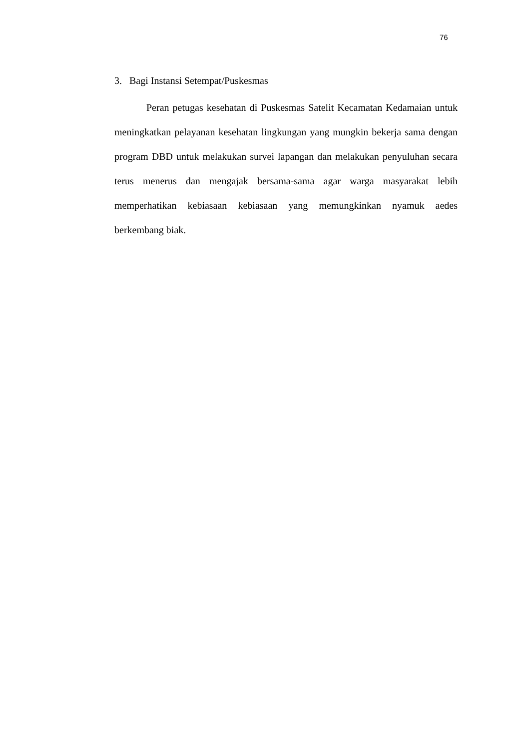76
3. Bagi Instansi Setempat/Puskesmas
Peran petugas kesehatan di Puskesmas Satelit Kecamatan Kedamaian untuk meningkatkan pelayanan kesehatan lingkungan yang mungkin bekerja sama dengan program DBD untuk melakukan survei lapangan dan melakukan penyuluhan secara terus menerus dan mengajak bersama-sama agar warga masyarakat lebih memperhatikan kebiasaan kebiasaan yang memungkinkan nyamuk aedes berkembang biak.